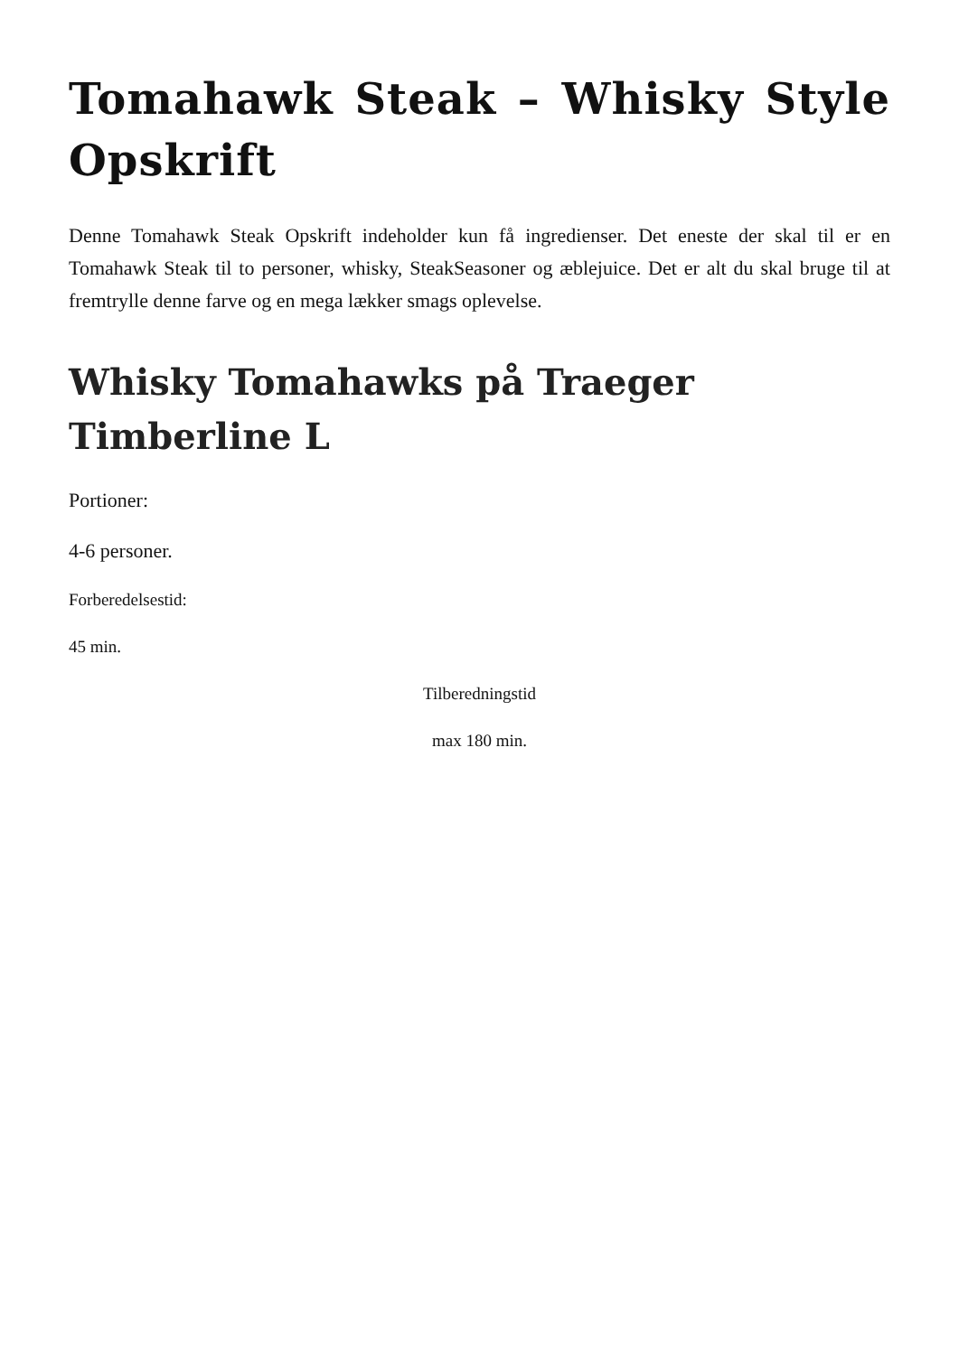Tomahawk Steak – Whisky Style Opskrift
Denne Tomahawk Steak Opskrift indeholder kun få ingredienser. Det eneste der skal til er en Tomahawk Steak til to personer, whisky, SteakSeasoner og æblejuice. Det er alt du skal bruge til at fremtrylle denne farve og en mega lækker smags oplevelse.
Whisky Tomahawks på Traeger Timberline L
Portioner:
4-6 personer.
Forberedelsestid:
45 min.
Tilberedningstid
max 180 min.